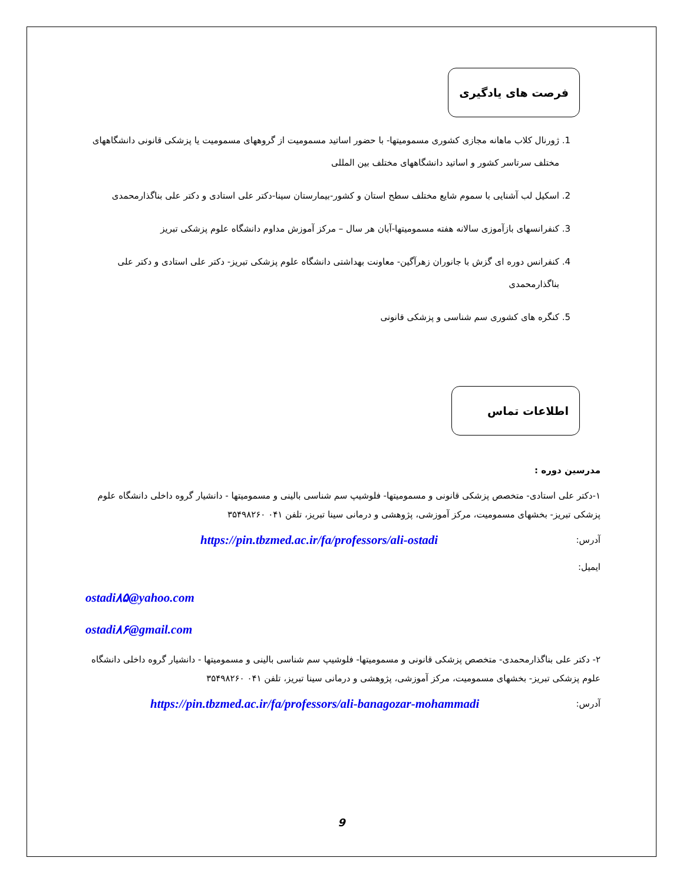فرصت های یادگیری
1. ژورنال کلاب ماهانه مجازی کشوری مسمومیتها- با حضور اساتید مسمومیت از گروههای مسمومیت یا پزشکی قانونی دانشگاههای مختلف سرتاسر کشور و اساتید دانشگاههای مختلف بین المللی
2. اسکیل لب آشنایی با سموم شایع مختلف سطح استان و کشور-بیمارستان سینا-دکتر علی استادی و دکتر علی بناگذارمحمدی
3. کنفرانسهای بازآموزی سالانه هفته مسمومیتها-آبان هر سال – مرکز آموزش مداوم دانشگاه علوم پزشکی تبریز
4. کنفرانس دوره ای گزش با جانوران زهرآگین- معاونت بهداشتی دانشگاه علوم پزشکی تبریز- دکتر علی استادی و دکتر علی بناگذارمحمدی
5. کنگره های کشوری سم شناسی و پزشکی قانونی
اطلاعات تماس
مدرسین دوره :
۱-دکتر علی استادی- متخصص پزشکی قانونی و مسمومیتها- فلوشیپ سم شناسی بالینی و مسمومیتها - دانشیار گروه داخلی دانشگاه علوم پزشکی تبریز- بخشهای مسمومیت، مرکز آموزشی، پژوهشی و درمانی سینا تبریز، تلفن ۰۴۱ ۳۵۴۹۸۲۶۰
آدرس: https://pin.tbzmed.ac.ir/fa/professors/ali-ostadi
ایمیل:
ostadi۸۵@yahoo.com
ostadi۸۶@gmail.com
۲- دکتر علی بناگذارمحمدی- متخصص پزشکی قانونی و مسمومیتها- فلوشیپ سم شناسی بالینی و مسمومیتها - دانشیار گروه داخلی دانشگاه علوم پزشکی تبریز- بخشهای مسمومیت، مرکز آموزشی، پژوهشی و درمانی سینا تبریز، تلفن ۰۴۱ ۳۵۴۹۸۲۶۰
آدرس: https://pin.tbzmed.ac.ir/fa/professors/ali-banagozar-mohammadi
9